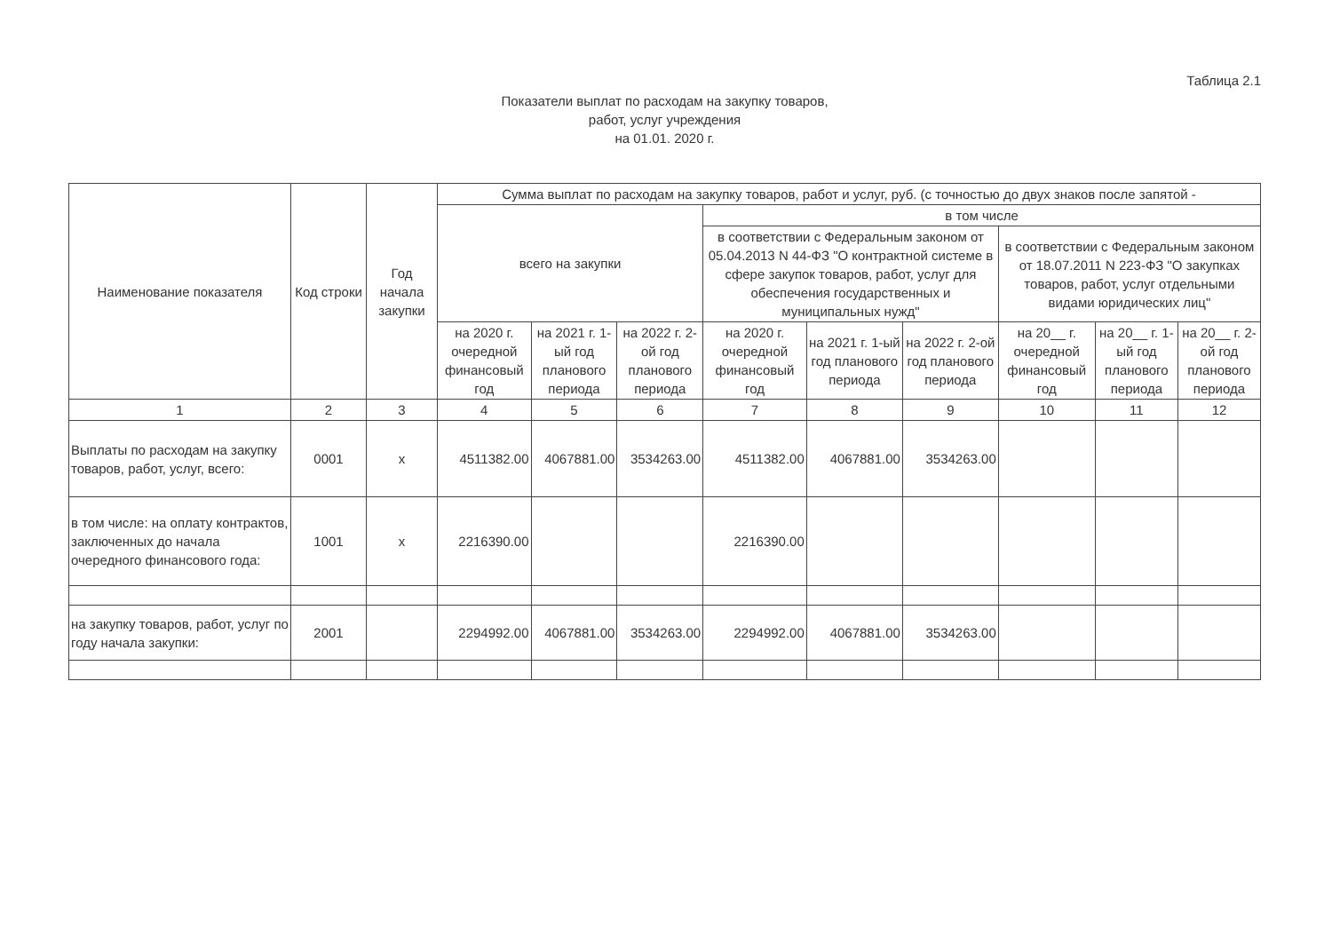Таблица 2.1
Показатели выплат по расходам на закупку товаров,
работ, услуг учреждения
на 01.01. 2020 г.
| Наименование показателя | Код строки | Год начала закупки | Сумма выплат по расходам на закупку товаров, работ и услуг, руб. (с точностью до двух знаков после запятой - | | | | | | | | |
| --- | --- | --- | --- | --- | --- | --- | --- | --- | --- | --- | --- |
| | | | всего на закупки | | | в том числе | | | | | |
| | | | | | | в соответствии с Федеральным законом от 05.04.2013 N 44-ФЗ "О контрактной системе в сфере закупок товаров, работ, услуг для обеспечения государственных и муниципальных нужд" | | | в соответствии с Федеральным законом от 18.07.2011 N 223-ФЗ "О закупках товаров, работ, услуг отдельными видами юридических лиц" | | |
| | | | на 2020 г. очередной финансовый год | на 2021 г. 1-ый год планового периода | на 2022 г. 2-ой год планового периода | на 2020 г. очередной финансовый год | на 2021 г. 1-ый год планового периода | на 2022 г. 2-ой год планового периода | на 20__ г. очередной финансовый год | на 20__ г. 1-ый год планового периода | на 20__ г. 2-ой год планового периода |
| 1 | 2 | 3 | 4 | 5 | 6 | 7 | 8 | 9 | 10 | 11 | 12 |
| Выплаты по расходам на закупку товаров, работ, услуг, всего: | 0001 | x | 4511382.00 | 4067881.00 | 3534263.00 | 4511382.00 | 4067881.00 | 3534263.00 | | | |
| в том числе: на оплату контрактов, заключенных до начала очередного финансового года: | 1001 | x | 2216390.00 | | | 2216390.00 | | | | | |
| на закупку товаров, работ, услуг по году начала закупки: | 2001 | | 2294992.00 | 4067881.00 | 3534263.00 | 2294992.00 | 4067881.00 | 3534263.00 | | | |